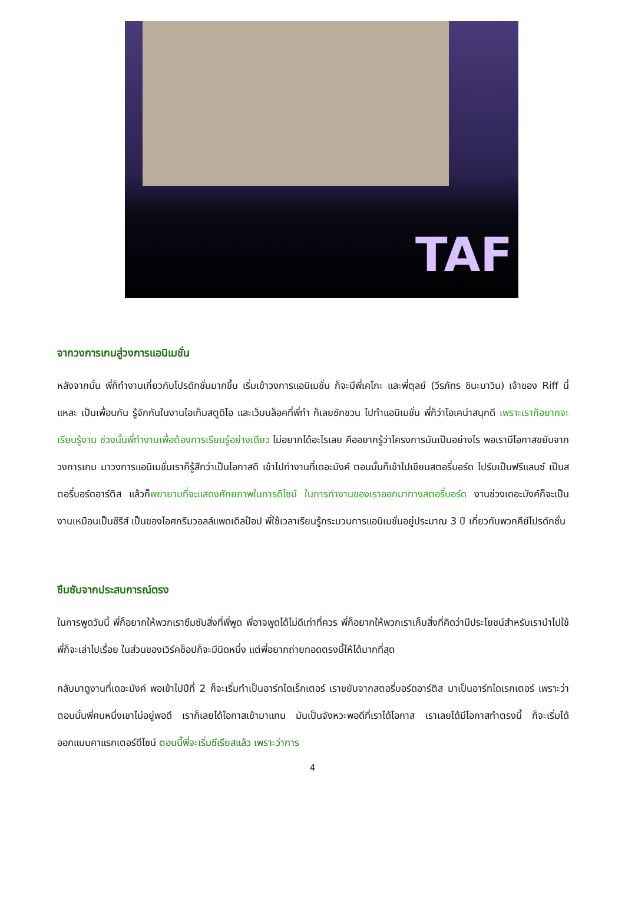TAF
จากวงการเกมสู่วงการแอนิเมชั่น
หลังจากนั้น พี่ก็ทำงานเกี่ยวกับโปรดักชั่นมากขึ้น เริ่มเข้าวงการแอนิเมชั่น ก็จะมีพี่เคโกะ และพี่ตุลย์ (วีรภัทร ชินะนาวิน) เจ้าของ Riff นี่แหละ เป็นเพื่อนกัน รู้จักกันในงานไอเท็มสตูดิโอ และเว็บบล็อคที่พี่ทำ ก็เลยชักชวน ไปทำแอนิเมชั่น พี่ก็ว่าโอเคน่าสนุกดี เพราะเราก็อยากจะเรียนรู้งาน ช่วงนั้นพี่ทำงานเพื่อต้องการเรียนรู้อย่างเดียว ไม่อยากได้อะไรเลย คืออยากรู้ว่าโครงการมันเป็นอย่างไร พอเรามีโอกาสขยับจากวงการเกม มาวงการแอนิเมชั่นเราก็รู้สึกว่าเป็นโอกาสดี เข้าไปทำงานที่เดอะมังค์ ตอนนั้นก็เข้าไปเขียนสตอรี่บอร์ด ไปรับเป็นฟรีแลนซ์ เป็นสตอรี่บอร์ดอาร์ติส แล้วก็พยายามที่จะแสดงศักยภาพในการดีไซน์ ในการทำงานของเราออกมาทางสตอรี่บอร์ด งานช่วงเดอะมังค์ก็จะเป็นงานเหมือนเป็นซีรีส์ เป็นของไอศกรีมวอลล์แพดเดิลป๊อป พี่ใช้เวลาเรียนรู้กระบวนการแอนิเมชั่นอยู่ประมาณ 3 ปี เกี่ยวกับพวกคีย์โปรดักชั่น
ซึมซับจากประสบการณ์ตรง
ในการพูดวันนี้ พี่ก็อยากให้พวกเราซึมซับสิ่งที่พี่พูด พี่อาจพูดได้ไม่ดีเท่าที่ควร พี่ก็อยากให้พวกเราเก็บสิ่งที่คิดว่ามีประโยชน์สำหรับเรานำไปใช้ พี่ก็จะเล่าไปเรื่อย ในส่วนของเวิร์คช็อปก็จะมีนิดหนึ่ง แต่พี่อยากถ่ายทอดตรงนี้ให้ได้มากที่สุด
กลับมาดูงานที่เดอะมังค์ พอเข้าไปปีที่ 2 ก็จะเริ่มทำเป็นอาร์ทไดเร็กเตอร์ เราขยับจากสตอรี่บอร์ดอาร์ติส มาเป็นอาร์ทไดเรกเตอร์ เพราะว่าตอนนั้นพี่คนหนึ่งเขาไม่อยู่พอดี เราก็เลยได้โอกาสเข้ามาแทน มันเป็นจังหวะพอดีที่เราได้โอกาส เราเลยได้มีโอกาสทำตรงนี้ ก็จะเริ่มได้ออกแบบคาแรกเตอร์ดีไซน์ ตอนนี้พี่จะเริ่มซีเรียสแล้ว เพราะว่าการ
4